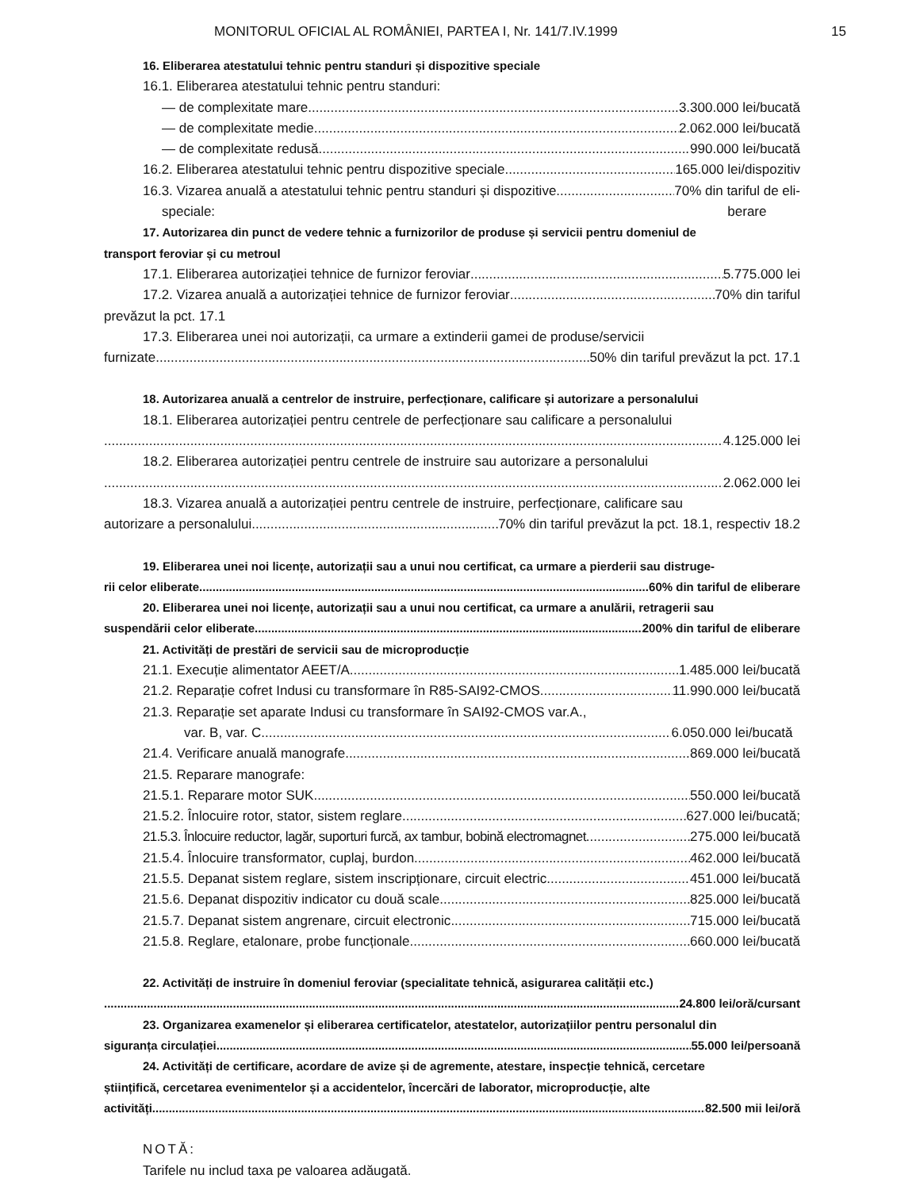MONITORUL OFICIAL AL ROMÂNIEI, PARTEA I, Nr. 141/7.IV.1999 15
16. Eliberarea atestatului tehnic pentru standuri și dispozitive speciale
16.1. Eliberarea atestatului tehnic pentru standuri:
— de complexitate mare 3.300.000 lei/bucată
— de complexitate medie 2.062.000 lei/bucată
— de complexitate redusă 990.000 lei/bucată
16.2. Eliberarea atestatului tehnic pentru dispozitive speciale 165.000 lei/dispozitiv
16.3. Vizarea anuală a atestatului tehnic pentru standuri și dispozitive 70% din tariful de eli-
speciale: berare
17. Autorizarea din punct de vedere tehnic a furnizorilor de produse și servicii pentru domeniul de
transport feroviar și cu metroul
17.1. Eliberarea autorizației tehnice de furnizor feroviar 5.775.000 lei
17.2. Vizarea anuală a autorizației tehnice de furnizor feroviar 70% din tariful
prevăzut la pct. 17.1
17.3. Eliberarea unei noi autorizații, ca urmare a extinderii gamei de produse/servicii
furnizate 50% din tariful prevăzut la pct. 17.1
18. Autorizarea anuală a centrelor de instruire, perfecționare, calificare și autorizare a personalului
18.1. Eliberarea autorizației pentru centrele de perfecționare sau calificare a personalului
4.125.000 lei
18.2. Eliberarea autorizației pentru centrele de instruire sau autorizare a personalului
2.062.000 lei
18.3. Vizarea anuală a autorizației pentru centrele de instruire, perfecționare, calificare sau
autorizare a personalului 70% din tariful prevăzut la pct. 18.1, respectiv 18.2
19. Eliberarea unei noi licențe, autorizații sau a unui nou certificat, ca urmare a pierderii sau distruge-
rii celor eliberate 60% din tariful de eliberare
20. Eliberarea unei noi licențe, autorizații sau a unui nou certificat, ca urmare a anulării, retragerii sau
suspendării celor eliberate 200% din tariful de eliberare
21. Activități de prestări de servicii sau de microproducție
21.1. Execuție alimentator AEET/A 1.485.000 lei/bucată
21.2. Reparație cofret Indusi cu transformare în R85-SAI92-CMOS 11.990.000 lei/bucată
21.3. Reparație set aparate Indusi cu transformare în SAI92-CMOS var.A.,
var. B, var. C 6.050.000 lei/bucată
21.4. Verificare anuală manografe 869.000 lei/bucată
21.5. Reparare manografe:
21.5.1. Reparare motor SUK 550.000 lei/bucată
21.5.2. Înlocuire rotor, stator, sistem reglare 627.000 lei/bucată;
21.5.3. Înlocuire reductor, lagăr, suporturi furcă, ax tambur, bobină electromagnet 275.000 lei/bucată
21.5.4. Înlocuire transformator, cuplaj, burdon 462.000 lei/bucată
21.5.5. Depanat sistem reglare, sistem inscripționare, circuit electric 451.000 lei/bucată
21.5.6. Depanat dispozitiv indicator cu două scale 825.000 lei/bucată
21.5.7. Depanat sistem angrenare, circuit electronic 715.000 lei/bucată
21.5.8. Reglare, etalonare, probe funcționale 660.000 lei/bucată
22. Activități de instruire în domeniul feroviar (specialitate tehnică, asigurarea calității etc.)
24.800 lei/oră/cursant
23. Organizarea examenelor și eliberarea certificatelor, atestatelor, autorizațiilor pentru personalul din
siguranța circulației 55.000 lei/persoană
24. Activități de certificare, acordare de avize și de agremente, atestare, inspecție tehnică, cercetare
științifică, cercetarea evenimentelor și a accidentelor, încercări de laborator, microproducție, alte
activități 82.500 mii lei/oră
NOTĂ:
Tarifele nu includ taxa pe valoarea adăugată.